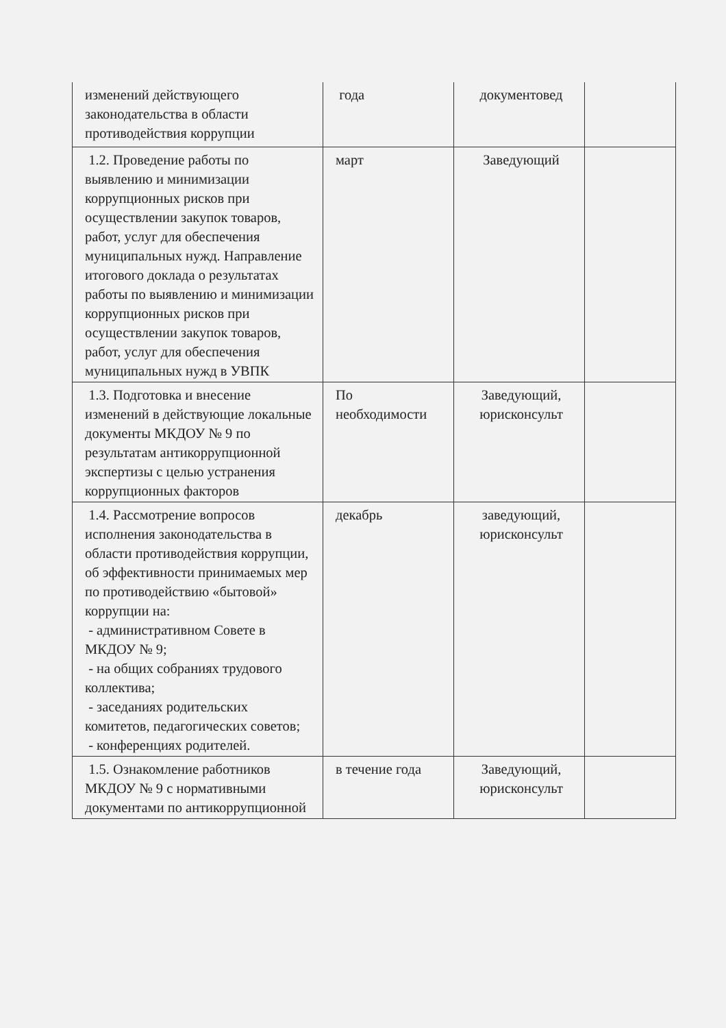| изменений действующего законодательства в области противодействия коррупции | года | документовед | |
| 1.2. Проведение работы по выявлению и минимизации коррупционных рисков при осуществлении закупок товаров, работ, услуг для обеспечения муниципальных нужд. Направление итогового доклада о результатах работы по выявлению и минимизации коррупционных рисков при осуществлении закупок товаров, работ, услуг для обеспечения муниципальных нужд в УВПК | март | Заведующий | |
| 1.3. Подготовка и внесение изменений в действующие локальные документы МКДОУ № 9 по результатам антикоррупционной экспертизы с целью устранения коррупционных факторов | По необходимости | Заведующий, юрисконсульт | |
| 1.4. Рассмотрение вопросов исполнения законодательства в области противодействия коррупции, об эффективности принимаемых мер по противодействию «бытовой» коррупции на: - административном Совете в МКДОУ № 9; - на общих собраниях трудового коллектива; - заседаниях родительских комитетов, педагогических советов; - конференциях родителей. | декабрь | заведующий, юрисконсульт | |
| 1.5. Ознакомление работников МКДОУ № 9 с нормативными документами по антикоррупционной | в течение года | Заведующий, юрисконсульт | |